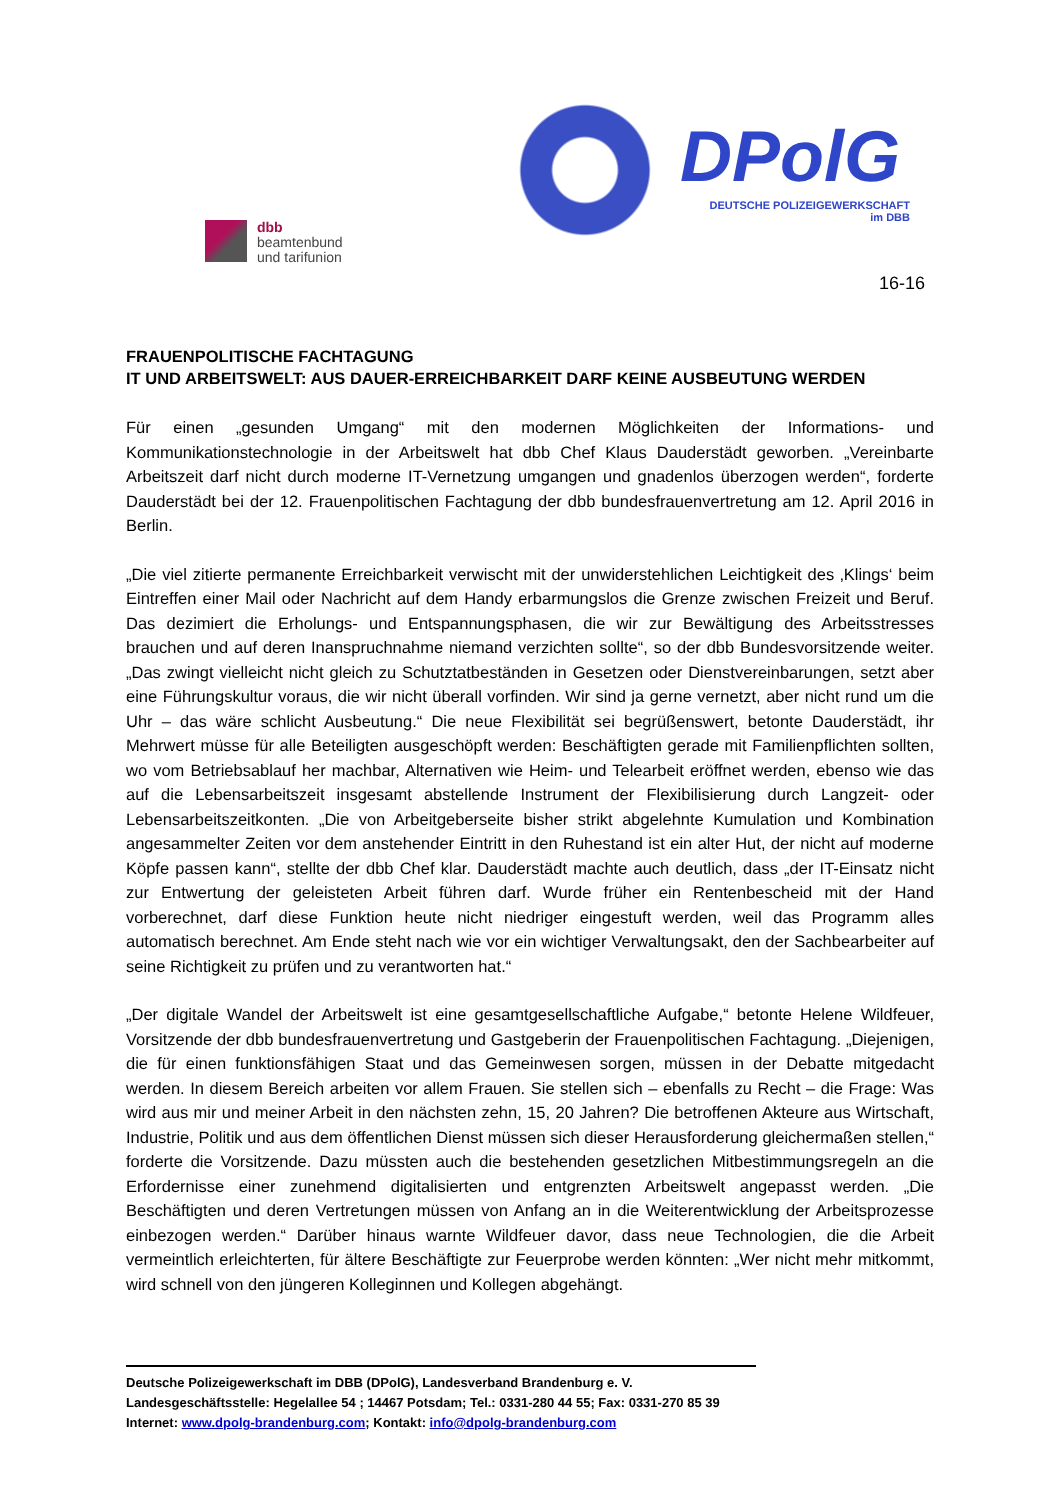dbb
beamtenbund
und tarifunion
DPolG
DEUTSCHE POLIZEIGEWERKSCHAFT
im DBB
16-16
FRAUENPOLITISCHE FACHTAGUNG
IT UND ARBEITSWELT: AUS DAUER-ERREICHBARKEIT DARF KEINE AUSBEUTUNG WERDEN
Für einen „gesunden Umgang“ mit den modernen Möglichkeiten der Informations- und Kommunikationstechnologie in der Arbeitswelt hat dbb Chef Klaus Dauderstädt geworben. „Vereinbarte Arbeitszeit darf nicht durch moderne IT-Vernetzung umgangen und gnadenlos überzogen werden“, forderte Dauderstädt bei der 12. Frauenpolitischen Fachtagung der dbb bundesfrauenvertretung am 12. April 2016 in Berlin.
„Die viel zitierte permanente Erreichbarkeit verwischt mit der unwiderstehlichen Leichtigkeit des ‚Klings‘ beim Eintreffen einer Mail oder Nachricht auf dem Handy erbarmungslos die Grenze zwischen Freizeit und Beruf. Das dezimiert die Erholungs- und Entspannungsphasen, die wir zur Bewältigung des Arbeitsstresses brauchen und auf deren Inanspruchnahme niemand verzichten sollte“, so der dbb Bundesvorsitzende weiter. „Das zwingt vielleicht nicht gleich zu Schutztatbeständen in Gesetzen oder Dienstvereinbarungen, setzt aber eine Führungskultur voraus, die wir nicht überall vorfinden. Wir sind ja gerne vernetzt, aber nicht rund um die Uhr – das wäre schlicht Ausbeutung.“ Die neue Flexibilität sei begrüßenswert, betonte Dauderstädt, ihr Mehrwert müsse für alle Beteiligten ausgeschöpft werden: Beschäftigten gerade mit Familienpflichten sollten, wo vom Betriebsablauf her machbar, Alternativen wie Heim- und Telearbeit eröffnet werden, ebenso wie das auf die Lebensarbeitszeit insgesamt abstellende Instrument der Flexibilisierung durch Langzeit- oder Lebensarbeitszeitkonten. „Die von Arbeitgeberseite bisher strikt abgelehnte Kumulation und Kombination angesammelter Zeiten vor dem anstehender Eintritt in den Ruhestand ist ein alter Hut, der nicht auf moderne Köpfe passen kann“, stellte der dbb Chef klar. Dauderstädt machte auch deutlich, dass „der IT-Einsatz nicht zur Entwertung der geleisteten Arbeit führen darf. Wurde früher ein Rentenbescheid mit der Hand vorberechnet, darf diese Funktion heute nicht niedriger eingestuft werden, weil das Programm alles automatisch berechnet. Am Ende steht nach wie vor ein wichtiger Verwaltungsakt, den der Sachbearbeiter auf seine Richtigkeit zu prüfen und zu verantworten hat.“
„Der digitale Wandel der Arbeitswelt ist eine gesamtgesellschaftliche Aufgabe,“ betonte Helene Wildfeuer, Vorsitzende der dbb bundesfrauenvertretung und Gastgeberin der Frauenpolitischen Fachtagung. „Diejenigen, die für einen funktionsfähigen Staat und das Gemeinwesen sorgen, müssen in der Debatte mitgedacht werden. In diesem Bereich arbeiten vor allem Frauen. Sie stellen sich – ebenfalls zu Recht – die Frage: Was wird aus mir und meiner Arbeit in den nächsten zehn, 15, 20 Jahren? Die betroffenen Akteure aus Wirtschaft, Industrie, Politik und aus dem öffentlichen Dienst müssen sich dieser Herausforderung gleichermaßen stellen,“ forderte die Vorsitzende. Dazu müssten auch die bestehenden gesetzlichen Mitbestimmungsregeln an die Erfordernisse einer zunehmend digitalisierten und entgrenzten Arbeitswelt angepasst werden. „Die Beschäftigten und deren Vertretungen müssen von Anfang an in die Weiterentwicklung der Arbeitsprozesse einbezogen werden.“ Darüber hinaus warnte Wildfeuer davor, dass neue Technologien, die die Arbeit vermeintlich erleichterten, für ältere Beschäftigte zur Feuerprobe werden könnten: „Wer nicht mehr mitkommt, wird schnell von den jüngeren Kolleginnen und Kollegen abgehängt.
Deutsche Polizeigewerkschaft im DBB (DPolG), Landesverband Brandenburg e. V.
Landesgeschäftsstelle: Hegelallee 54 ; 14467 Potsdam; Tel.: 0331-280 44 55; Fax: 0331-270 85 39
Internet: www.dpolg-brandenburg.com; Kontakt: info@dpolg-brandenburg.com